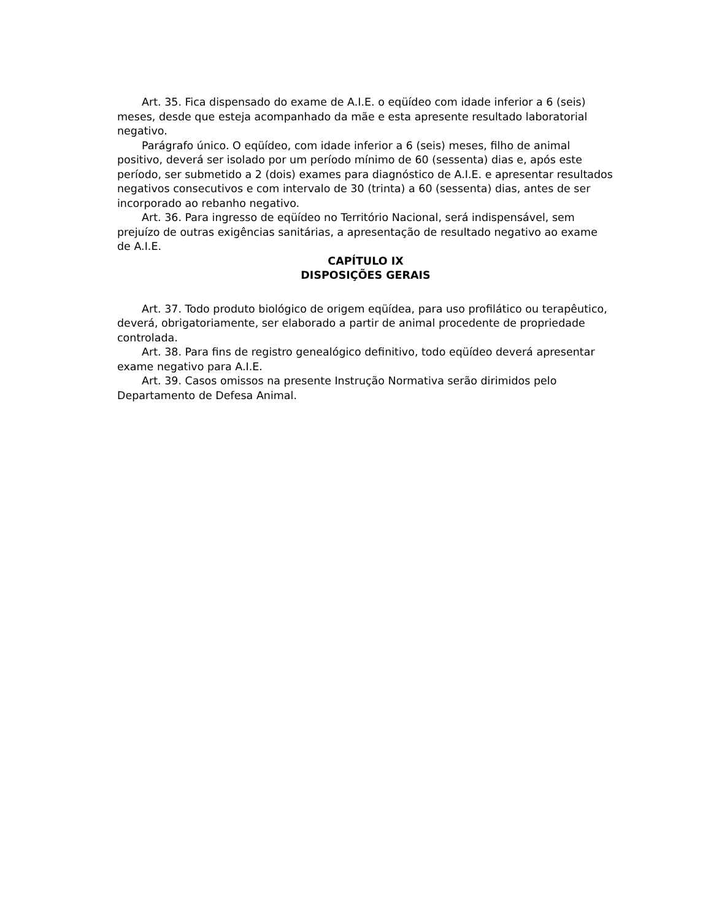Art. 35. Fica dispensado do exame de A.I.E. o eqüídeo com idade inferior a 6 (seis) meses, desde que esteja acompanhado da mãe e esta apresente resultado laboratorial negativo.
Parágrafo único. O eqüídeo, com idade inferior a 6 (seis) meses, filho de animal positivo, deverá ser isolado por um período mínimo de 60 (sessenta) dias e, após este período, ser submetido a 2 (dois) exames para diagnóstico de A.I.E. e apresentar resultados negativos consecutivos e com intervalo de 30 (trinta) a 60 (sessenta) dias, antes de ser incorporado ao rebanho negativo.
Art. 36. Para ingresso de eqüídeo no Território Nacional, será indispensável, sem prejuízo de outras exigências sanitárias, a apresentação de resultado negativo ao exame de A.I.E.
CAPÍTULO IX
DISPOSIÇÕES GERAIS
Art. 37. Todo produto biológico de origem eqüídea, para uso profilático ou terapêutico, deverá, obrigatoriamente, ser elaborado a partir de animal procedente de propriedade controlada.
Art. 38. Para fins de registro genealógico definitivo, todo eqüídeo deverá apresentar exame negativo para A.I.E.
Art. 39. Casos omissos na presente Instrução Normativa serão dirimidos pelo Departamento de Defesa Animal.